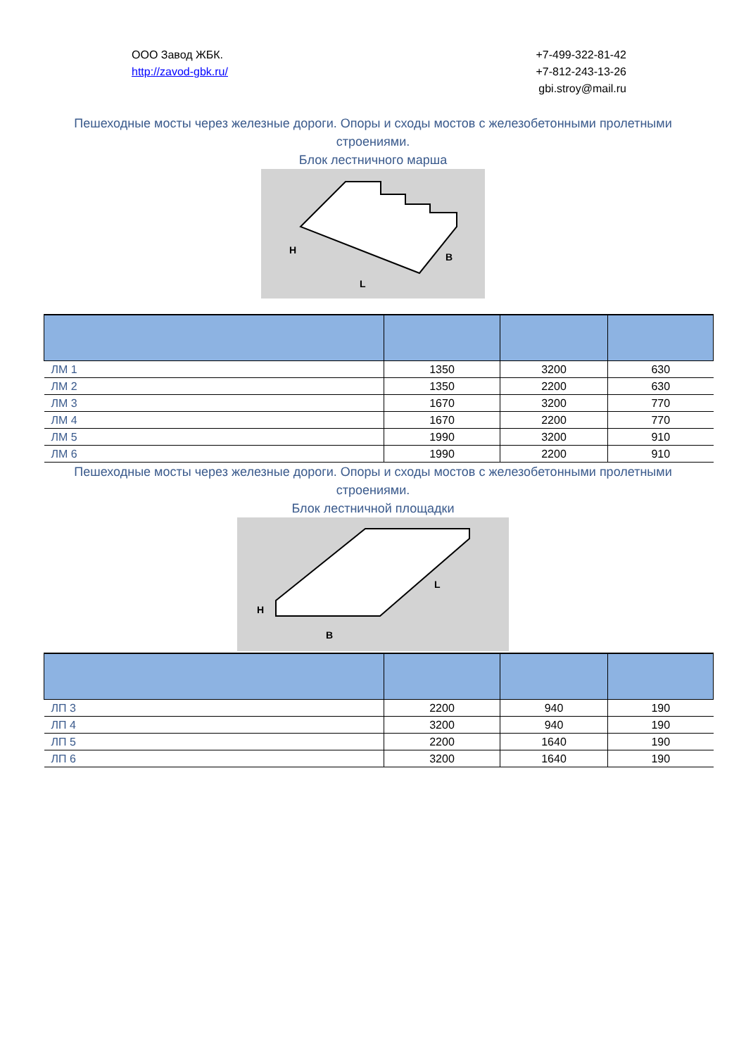ООО Завод ЖБК.
http://zavod-gbk.ru/
+7-499-322-81-42
+7-812-243-13-26
gbi.stroy@mail.ru
Пешеходные мосты через железные дороги. Опоры и сходы мостов с железобетонными пролетными строениями.
Блок лестничного марша
H
L
B
| ЛМ 1 | 1350 | 3200 | 630 |
| ЛМ 2 | 1350 | 2200 | 630 |
| ЛМ 3 | 1670 | 3200 | 770 |
| ЛМ 4 | 1670 | 2200 | 770 |
| ЛМ 5 | 1990 | 3200 | 910 |
| ЛМ 6 | 1990 | 2200 | 910 |
Пешеходные мосты через железные дороги. Опоры и сходы мостов с железобетонными пролетными строениями.
Блок лестничной площадки
H
B
L
| ЛП 3 | 2200 | 940 | 190 |
| ЛП 4 | 3200 | 940 | 190 |
| ЛП 5 | 2200 | 1640 | 190 |
| ЛП 6 | 3200 | 1640 | 190 |